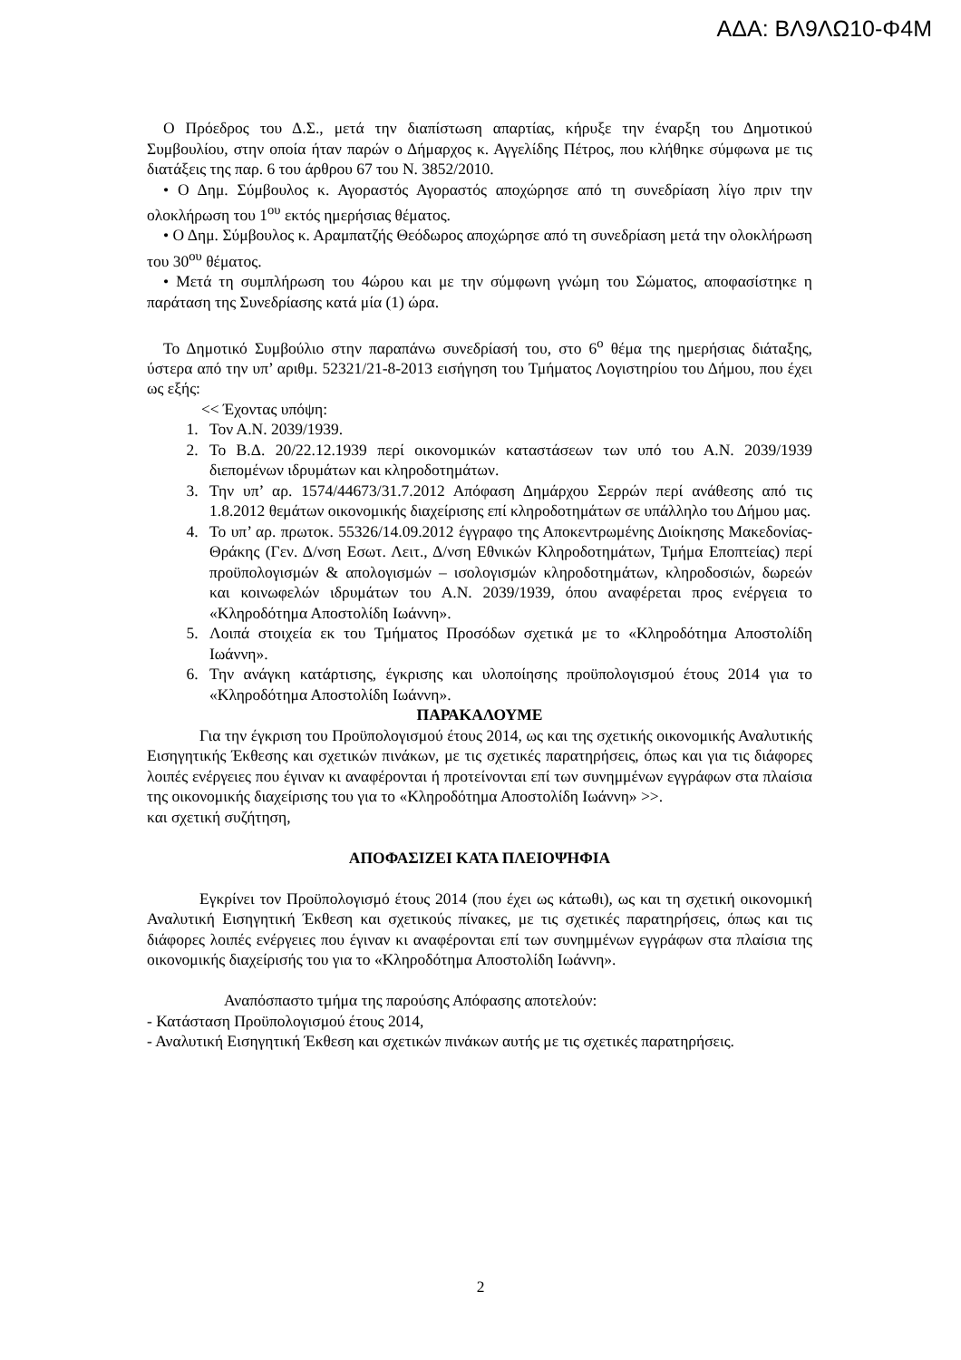ΑΔΑ: ΒΛ9ΛΩ10-Φ4Μ
Ο Πρόεδρος του Δ.Σ., μετά την διαπίστωση απαρτίας, κήρυξε την έναρξη του Δημοτικού Συμβουλίου, στην οποία ήταν παρών ο Δήμαρχος κ. Αγγελίδης Πέτρος, που κλήθηκε σύμφωνα με τις διατάξεις της παρ. 6 του άρθρου 67 του Ν. 3852/2010.
• Ο Δημ. Σύμβουλος κ. Αγοραστός Αγοραστός αποχώρησε από τη συνεδρίαση λίγο πριν την ολοκλήρωση του 1<sup>ου</sup> εκτός ημερήσιας θέματος.
• Ο Δημ. Σύμβουλος κ. Αραμπατζής Θεόδωρος αποχώρησε από τη συνεδρίαση μετά την ολοκλήρωση του 30<sup>ου</sup> θέματος.
• Μετά τη συμπλήρωση του 4ώρου και με την σύμφωνη γνώμη του Σώματος, αποφασίστηκε η παράταση της Συνεδρίασης κατά μία (1) ώρα.
Το Δημοτικό Συμβούλιο στην παραπάνω συνεδρίασή του, στο 6<sup>ο</sup> θέμα της ημερήσιας διάταξης, ύστερα από την υπ’ αριθμ. 52321/21-8-2013 εισήγηση του Τμήματος Λογιστηρίου του Δήμου, που έχει ως εξής:
<< Έχοντας υπόψη:
1. Τον Α.Ν. 2039/1939.
2. Το Β.Δ. 20/22.12.1939 περί οικονομικών καταστάσεων των υπό του Α.Ν. 2039/1939 διεπομένων ιδρυμάτων και κληροδοτημάτων.
3. Την υπ’ αρ. 1574/44673/31.7.2012 Απόφαση Δημάρχου Σερρών περί ανάθεσης από τις 1.8.2012 θεμάτων οικονομικής διαχείρισης επί κληροδοτημάτων σε υπάλληλο του Δήμου μας.
4. Το υπ’ αρ. πρωτοκ. 55326/14.09.2012 έγγραφο της Αποκεντρωμένης Διοίκησης Μακεδονίας-Θράκης (Γεν. Δ/νση Εσωτ. Λειτ., Δ/νση Εθνικών Κληροδοτημάτων, Τμήμα Εποπτείας) περί προϋπολογισμών & απολογισμών – ισολογισμών κληροδοτημάτων, κληροδοσιών, δωρεών και κοινωφελών ιδρυμάτων του Α.Ν. 2039/1939, όπου αναφέρεται προς ενέργεια το «Κληροδότημα Αποστολίδη Ιωάννη».
5. Λοιπά στοιχεία εκ του Τμήματος Προσόδων σχετικά με το «Κληροδότημα Αποστολίδη Ιωάννη».
6. Την ανάγκη κατάρτισης, έγκρισης και υλοποίησης προϋπολογισμού έτους 2014 για το «Κληροδότημα Αποστολίδη Ιωάννη».
ΠΑΡΑΚΑΛΟΥΜΕ
Για την έγκριση του Προϋπολογισμού έτους 2014, ως και της σχετικής οικονομικής Αναλυτικής Εισηγητικής Έκθεσης και σχετικών πινάκων, με τις σχετικές παρατηρήσεις, όπως και για τις διάφορες λοιπές ενέργειες που έγιναν κι αναφέρονται ή προτείνονται επί των συνημμένων εγγράφων στα πλαίσια της οικονομικής διαχείρισης του για το «Κληροδότημα Αποστολίδη Ιωάννη» >>.
και σχετική συζήτηση,
ΑΠΟΦΑΣΙΖΕΙ ΚΑΤΑ ΠΛΕΙΟΨΗΦΙΑ
Εγκρίνει τον Προϋπολογισμό έτους 2014 (που έχει ως κάτωθι), ως και τη σχετική οικονομική Αναλυτική Εισηγητική Έκθεση και σχετικούς πίνακες, με τις σχετικές παρατηρήσεις, όπως και τις διάφορες λοιπές ενέργειες που έγιναν κι αναφέρονται επί των συνημμένων εγγράφων στα πλαίσια της οικονομικής διαχείρισής του για το «Κληροδότημα Αποστολίδη Ιωάννη».
Αναπόσπαστο τμήμα της παρούσης Απόφασης αποτελούν:
- Κατάσταση Προϋπολογισμού έτους 2014,
- Αναλυτική Εισηγητική Έκθεση και σχετικών πινάκων αυτής με τις σχετικές παρατηρήσεις.
2